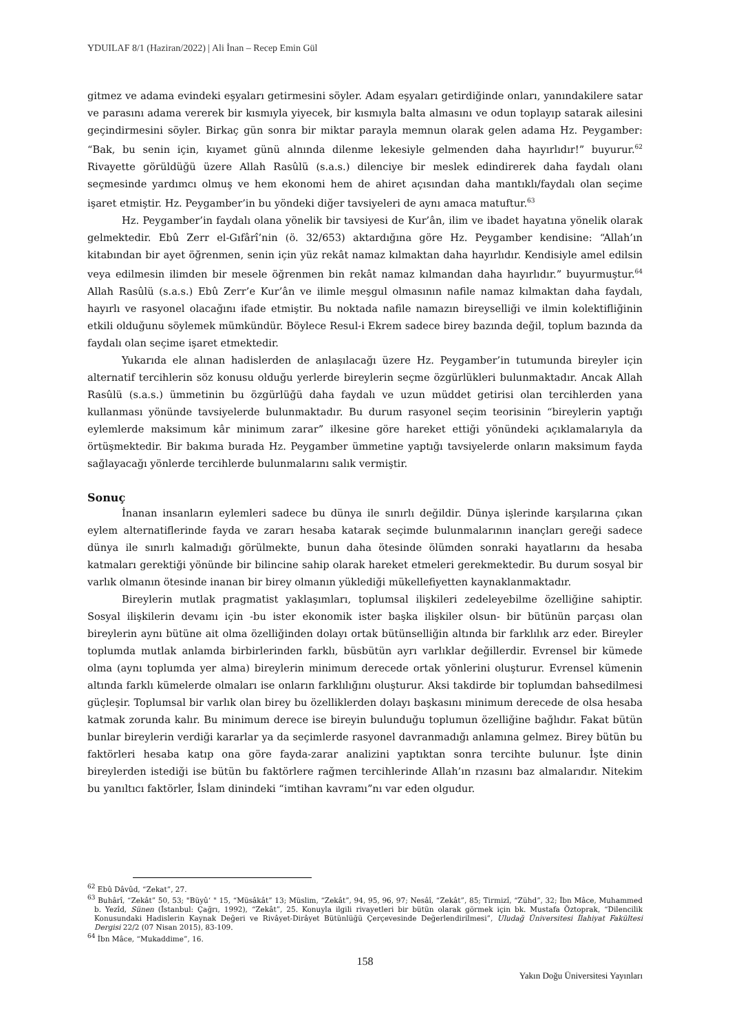YDUILAF 8/1 (Haziran/2022) | Ali İnan – Recep Emin Gül
gitmez ve adama evindeki eşyaları getirmesini söyler. Adam eşyaları getirdiğinde onları, yanındakilere satar ve parasını adama vererek bir kısmıyla yiyecek, bir kısmıyla balta almasını ve odun toplayıp satarak ailesini geçindirmesini söyler. Birkaç gün sonra bir miktar parayla memnun olarak gelen adama Hz. Peygamber: “Bak, bu senin için, kıyamet günü alnında dilenme lekesiyle gelmenden daha hayırlıdır!” buyurur.<sup>62</sup> Rivayette görüldüğü üzere Allah Rasûlü (s.a.s.) dilenciye bir meslek edindirerek daha faydalı olanı seçmesinde yardımcı olmuş ve hem ekonomi hem de ahiret açısından daha mantıklı/faydalı olan seçime işaret etmiştir. Hz. Peygamber’in bu yöndeki diğer tavsiyeleri de aynı amaca matuftur.<sup>63</sup>
Hz. Peygamber’in faydalı olana yönelik bir tavsiyesi de Kur’ân, ilim ve ibadet hayatına yönelik olarak gelmektedir. Ebû Zerr el-Gıfârî’nin (ö. 32/653) aktardığına göre Hz. Peygamber kendisine: “Allah’ın kitabından bir ayet öğrenmen, senin için yüz rekât namaz kılmaktan daha hayırlıdır. Kendisiyle amel edilsin veya edilmesin ilimden bir mesele öğrenmen bin rekât namaz kılmandan daha hayırlıdır.” buyurmuştur.<sup>64</sup> Allah Rasûlü (s.a.s.) Ebû Zerr’e Kur’ân ve ilimle meşgul olmasının nafile namaz kılmaktan daha faydalı, hayırlı ve rasyonel olacağını ifade etmiştir. Bu noktada nafile namazın bireyselliği ve ilmin kolektifliğinin etkili olduğunu söylemek mümkündür. Böylece Resul-i Ekrem sadece birey bazında değil, toplum bazında da faydalı olan seçime işaret etmektedir.
Yukarıda ele alınan hadislerden de anlaşılacağı üzere Hz. Peygamber’in tutumunda bireyler için alternatif tercihlerin söz konusu olduğu yerlerde bireylerin seçme özgürlükleri bulunmaktadır. Ancak Allah Rasûlü (s.a.s.) ümmetinin bu özgürlüğü daha faydalı ve uzun müddet getirisi olan tercihlerden yana kullanması yönünde tavsiyelerde bulunmaktadır. Bu durum rasyonel seçim teorisinin “bireylerin yaptığı eylemlerde maksimum kâr minimum zarar” ilkesine göre hareket ettiği yönündeki açıklamalarıyla da örtüşmektedir. Bir bakıma burada Hz. Peygamber ümmetine yaptığı tavsiyelerde onların maksimum fayda sağlayacağı yönlerde tercihlerde bulunmalarını salık vermiştir.
Sonuç
İnanan insanların eylemleri sadece bu dünya ile sınırlı değildir. Dünya işlerinde karşılarına çıkan eylem alternatiflerinde fayda ve zararı hesaba katarak seçimde bulunmalarının inançları gereği sadece dünya ile sınırlı kalmadığı görülmekte, bunun daha ötesinde ölümden sonraki hayatlarını da hesaba katmaları gerektiği yönünde bir bilincine sahip olarak hareket etmeleri gerekmektedir. Bu durum sosyal bir varlık olmanın ötesinde inanan bir birey olmanın yüklediği mükellefiyetten kaynaklanmaktadır.
Bireylerin mutlak pragmatist yaklaşımları, toplumsal ilişkileri zedeleyebilme özelliğine sahiptir. Sosyal ilişkilerin devamı için -bu ister ekonomik ister başka ilişkiler olsun- bir bütünün parçası olan bireylerin aynı bütüne ait olma özelliğinden dolayı ortak bütünselliğin altında bir farklılık arz eder. Bireyler toplumda mutlak anlamda birbirlerinden farklı, büsbütün ayrı varlıklar değillerdir. Evrensel bir kümede olma (aynı toplumda yer alma) bireylerin minimum derecede ortak yönlerini oluşturur. Evrensel kümenin altında farklı kümelerde olmaları ise onların farklılığını oluşturur. Aksi takdirde bir toplumdan bahsedilmesi güçleşir. Toplumsal bir varlık olan birey bu özelliklerden dolayı başkasını minimum derecede de olsa hesaba katmak zorunda kalır. Bu minimum derece ise bireyin bulunduğu toplumun özelliğine bağlıdır. Fakat bütün bunlar bireylerin verdiği kararlar ya da seçimlerde rasyonel davranmadığı anlamına gelmez. Birey bütün bu faktörleri hesaba katıp ona göre fayda-zarar analizini yaptıktan sonra tercihte bulunur. İşte dinin bireylerden istediği ise bütün bu faktörlere rağmen tercihlerinde Allah’ın rızasını baz almalarıdır. Nitekim bu yanıltıcı faktörler, İslam dinindeki “imtihan kavramı”nı var eden olgudur.
<sup>62</sup> Ebû Dâvûd, “Zekat”, 27.
<sup>63</sup> Buhârî, “Zekât” 50, 53; "Büyû‘ " 15, “Müsâkât” 13; Müslim, “Zekât”, 94, 95, 96, 97; Nesâî, “Zekât”, 85; Tirmizî, “Zühd”, 32; İbn Mâce, Muhammed b. Yezîd, Sünen (İstanbul: Çağrı, 1992), “Zekât”, 25. Konuyla ilgili rivayetleri bir bütün olarak görmek için bk. Mustafa Öztoprak, “Dilencilik Konusundaki Hadislerin Kaynak Değeri ve Rivâyet-Dirâyet Bütünlüğü Çerçevesinde Değerlendirilmesi”, Uludağ Üniversitesi İlahiyat Fakültesi Dergisi 22/2 (07 Nisan 2015), 83-109.
<sup>64</sup> İbn Mâce, “Mukaddime”, 16.
158
Yakın Doğu Üniversitesi Yayınları